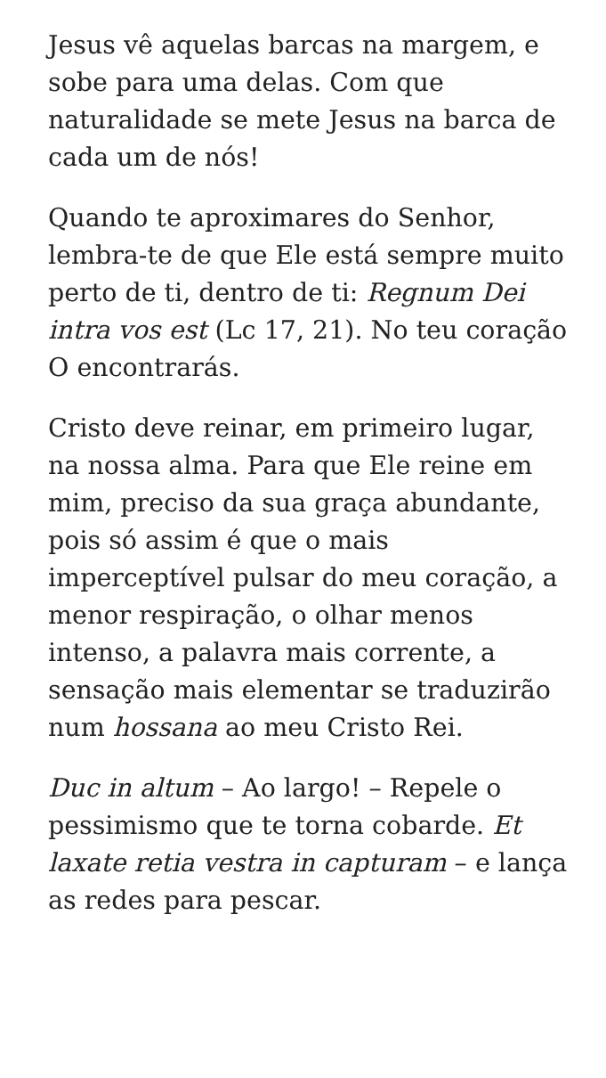Jesus vê aquelas barcas na margem, e sobe para uma delas. Com que naturalidade se mete Jesus na barca de cada um de nós!
Quando te aproximares do Senhor, lembra-te de que Ele está sempre muito perto de ti, dentro de ti: Regnum Dei intra vos est (Lc 17, 21). No teu coração O encontrarás.
Cristo deve reinar, em primeiro lugar, na nossa alma. Para que Ele reine em mim, preciso da sua graça abundante, pois só assim é que o mais imperceptível pulsar do meu coração, a menor respiração, o olhar menos intenso, a palavra mais corrente, a sensação mais elementar se traduzirão num hossana ao meu Cristo Rei.
Duc in altum – Ao largo! – Repele o pessimismo que te torna cobarde. Et laxate retia vestra in capturam – e lança as redes para pescar.